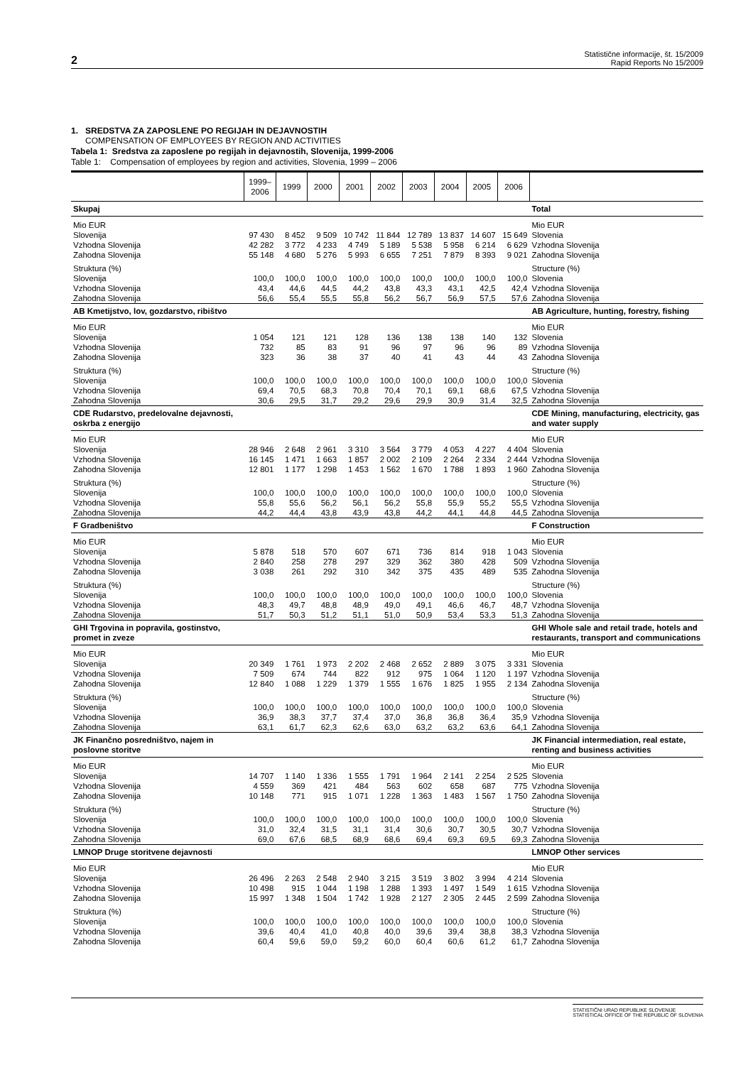2
Statistične informacije, št. 15/2009
Rapid Reports No 15/2009
1. SREDSTVA ZA ZAPOSLENE PO REGIJAH IN DEJAVNOSTIH
COMPENSATION OF EMPLOYEES BY REGION AND ACTIVITIES
Tabela 1: Sredstva za zaposlene po regijah in dejavnostih, Slovenija, 1999-2006
Table 1: Compensation of employees by region and activities, Slovenia, 1999 – 2006
| | 1999– 2006 | 1999 | 2000 | 2001 | 2002 | 2003 | 2004 | 2005 | 2006 | |
| --- | --- | --- | --- | --- | --- | --- | --- | --- | --- | --- |
| Skupaj | | | | | | | | | | Total |
| Mio EUR | | | | | | | | | | Mio EUR |
| Slovenija | 97 430 | 8 452 | 9 509 | 10 742 | 11 844 | 12 789 | 13 837 | 14 607 | 15 649 | Slovenia |
| Vzhodna Slovenija | 42 282 | 3 772 | 4 233 | 4 749 | 5 189 | 5 538 | 5 958 | 6 214 | 6 629 | Vzhodna Slovenija |
| Zahodna Slovenija | 55 148 | 4 680 | 5 276 | 5 993 | 6 655 | 7 251 | 7 879 | 8 393 | 9 021 | Zahodna Slovenija |
| Struktura (%) | | | | | | | | | | Structure (%) |
| Slovenija | 100,0 | 100,0 | 100,0 | 100,0 | 100,0 | 100,0 | 100,0 | 100,0 | 100,0 | Slovenia |
| Vzhodna Slovenija | 43,4 | 44,6 | 44,5 | 44,2 | 43,8 | 43,3 | 43,1 | 42,5 | 42,4 | Vzhodna Slovenija |
| Zahodna Slovenija | 56,6 | 55,4 | 55,5 | 55,8 | 56,2 | 56,7 | 56,9 | 57,5 | 57,6 | Zahodna Slovenija |
| AB Kmetijstvo, lov, gozdarstvo, ribištvo | | | | | | | | | | AB Agriculture, hunting, forestry, fishing |
| Mio EUR | | | | | | | | | | Mio EUR |
| Slovenija | 1 054 | 121 | 121 | 128 | 136 | 138 | 138 | 140 | 132 | Slovenia |
| Vzhodna Slovenija | 732 | 85 | 83 | 91 | 96 | 97 | 96 | 96 | 89 | Vzhodna Slovenija |
| Zahodna Slovenija | 323 | 36 | 38 | 37 | 40 | 41 | 43 | 44 | 43 | Zahodna Slovenija |
| Struktura (%) | | | | | | | | | | Structure (%) |
| Slovenija | 100,0 | 100,0 | 100,0 | 100,0 | 100,0 | 100,0 | 100,0 | 100,0 | 100,0 | Slovenia |
| Vzhodna Slovenija | 69,4 | 70,5 | 68,3 | 70,8 | 70,4 | 70,1 | 69,1 | 68,6 | 67,5 | Vzhodna Slovenija |
| Zahodna Slovenija | 30,6 | 29,5 | 31,7 | 29,2 | 29,6 | 29,9 | 30,9 | 31,4 | 32,5 | Zahodna Slovenija |
| CDE Rudarstvo, predelovalne dejavnosti, oskrba z energijo | | | | | | | | | | CDE Mining, manufacturing, electricity, gas and water supply |
| Mio EUR | | | | | | | | | | Mio EUR |
| Slovenija | 28 946 | 2 648 | 2 961 | 3 310 | 3 564 | 3 779 | 4 053 | 4 227 | 4 404 | Slovenia |
| Vzhodna Slovenija | 16 145 | 1 471 | 1 663 | 1 857 | 2 002 | 2 109 | 2 264 | 2 334 | 2 444 | Vzhodna Slovenija |
| Zahodna Slovenija | 12 801 | 1 177 | 1 298 | 1 453 | 1 562 | 1 670 | 1 788 | 1 893 | 1 960 | Zahodna Slovenija |
| Struktura (%) | | | | | | | | | | Structure (%) |
| Slovenija | 100,0 | 100,0 | 100,0 | 100,0 | 100,0 | 100,0 | 100,0 | 100,0 | 100,0 | Slovenia |
| Vzhodna Slovenija | 55,8 | 55,6 | 56,2 | 56,1 | 56,2 | 55,8 | 55,9 | 55,2 | 55,5 | Vzhodna Slovenija |
| Zahodna Slovenija | 44,2 | 44,4 | 43,8 | 43,9 | 43,8 | 44,2 | 44,1 | 44,8 | 44,5 | Zahodna Slovenija |
| F Gradbeništvo | | | | | | | | | | F Construction |
| Mio EUR | | | | | | | | | | Mio EUR |
| Slovenija | 5 878 | 518 | 570 | 607 | 671 | 736 | 814 | 918 | 1 043 | Slovenia |
| Vzhodna Slovenija | 2 840 | 258 | 278 | 297 | 329 | 362 | 380 | 428 | 509 | Vzhodna Slovenija |
| Zahodna Slovenija | 3 038 | 261 | 292 | 310 | 342 | 375 | 435 | 489 | 535 | Zahodna Slovenija |
| Struktura (%) | | | | | | | | | | Structure (%) |
| Slovenija | 100,0 | 100,0 | 100,0 | 100,0 | 100,0 | 100,0 | 100,0 | 100,0 | 100,0 | Slovenia |
| Vzhodna Slovenija | 48,3 | 49,7 | 48,8 | 48,9 | 49,0 | 49,1 | 46,6 | 46,7 | 48,7 | Vzhodna Slovenija |
| Zahodna Slovenija | 51,7 | 50,3 | 51,2 | 51,1 | 51,0 | 50,9 | 53,4 | 53,3 | 51,3 | Zahodna Slovenija |
| GHI Trgovina in popravila, gostinstvo, promet in zveze | | | | | | | | | | GHI Whole sale and retail trade, hotels and restaurants, transport and communications |
| Mio EUR | | | | | | | | | | Mio EUR |
| Slovenija | 20 349 | 1 761 | 1 973 | 2 202 | 2 468 | 2 652 | 2 889 | 3 075 | 3 331 | Slovenia |
| Vzhodna Slovenija | 7 509 | 674 | 744 | 822 | 912 | 975 | 1 064 | 1 120 | 1 197 | Vzhodna Slovenija |
| Zahodna Slovenija | 12 840 | 1 088 | 1 229 | 1 379 | 1 555 | 1 676 | 1 825 | 1 955 | 2 134 | Zahodna Slovenija |
| Struktura (%) | | | | | | | | | | Structure (%) |
| Slovenija | 100,0 | 100,0 | 100,0 | 100,0 | 100,0 | 100,0 | 100,0 | 100,0 | 100,0 | Slovenia |
| Vzhodna Slovenija | 36,9 | 38,3 | 37,7 | 37,4 | 37,0 | 36,8 | 36,8 | 36,4 | 35,9 | Vzhodna Slovenija |
| Zahodna Slovenija | 63,1 | 61,7 | 62,3 | 62,6 | 63,0 | 63,2 | 63,2 | 63,6 | 64,1 | Zahodna Slovenija |
| JK Finančno posredništvo, najem in poslovne storitve | | | | | | | | | | JK Financial intermediation, real estate, renting and business activities |
| Mio EUR | | | | | | | | | | Mio EUR |
| Slovenija | 14 707 | 1 140 | 1 336 | 1 555 | 1 791 | 1 964 | 2 141 | 2 254 | 2 525 | Slovenia |
| Vzhodna Slovenija | 4 559 | 369 | 421 | 484 | 563 | 602 | 658 | 687 | 775 | Vzhodna Slovenija |
| Zahodna Slovenija | 10 148 | 771 | 915 | 1 071 | 1 228 | 1 363 | 1 483 | 1 567 | 1 750 | Zahodna Slovenija |
| Struktura (%) | | | | | | | | | | Structure (%) |
| Slovenija | 100,0 | 100,0 | 100,0 | 100,0 | 100,0 | 100,0 | 100,0 | 100,0 | 100,0 | Slovenia |
| Vzhodna Slovenija | 31,0 | 32,4 | 31,5 | 31,1 | 31,4 | 30,6 | 30,7 | 30,5 | 30,7 | Vzhodna Slovenija |
| Zahodna Slovenija | 69,0 | 67,6 | 68,5 | 68,9 | 68,6 | 69,4 | 69,3 | 69,5 | 69,3 | Zahodna Slovenija |
| LMNOP Druge storitvene dejavnosti | | | | | | | | | | LMNOP Other services |
| Mio EUR | | | | | | | | | | Mio EUR |
| Slovenija | 26 496 | 2 263 | 2 548 | 2 940 | 3 215 | 3 519 | 3 802 | 3 994 | 4 214 | Slovenia |
| Vzhodna Slovenija | 10 498 | 915 | 1 044 | 1 198 | 1 288 | 1 393 | 1 497 | 1 549 | 1 615 | Vzhodna Slovenija |
| Zahodna Slovenija | 15 997 | 1 348 | 1 504 | 1 742 | 1 928 | 2 127 | 2 305 | 2 445 | 2 599 | Zahodna Slovenija |
| Struktura (%) | | | | | | | | | | Structure (%) |
| Slovenija | 100,0 | 100,0 | 100,0 | 100,0 | 100,0 | 100,0 | 100,0 | 100,0 | 100,0 | Slovenia |
| Vzhodna Slovenija | 39,6 | 40,4 | 41,0 | 40,8 | 40,0 | 39,6 | 39,4 | 38,8 | 38,3 | Vzhodna Slovenija |
| Zahodna Slovenija | 60,4 | 59,6 | 59,0 | 59,2 | 60,0 | 60,4 | 60,6 | 61,2 | 61,7 | Zahodna Slovenija |
STATISTIČNI URAD REPUBLIKE SLOVENIJE
STATISTICAL OFFICE OF THE REPUBLIC OF SLOVENIA